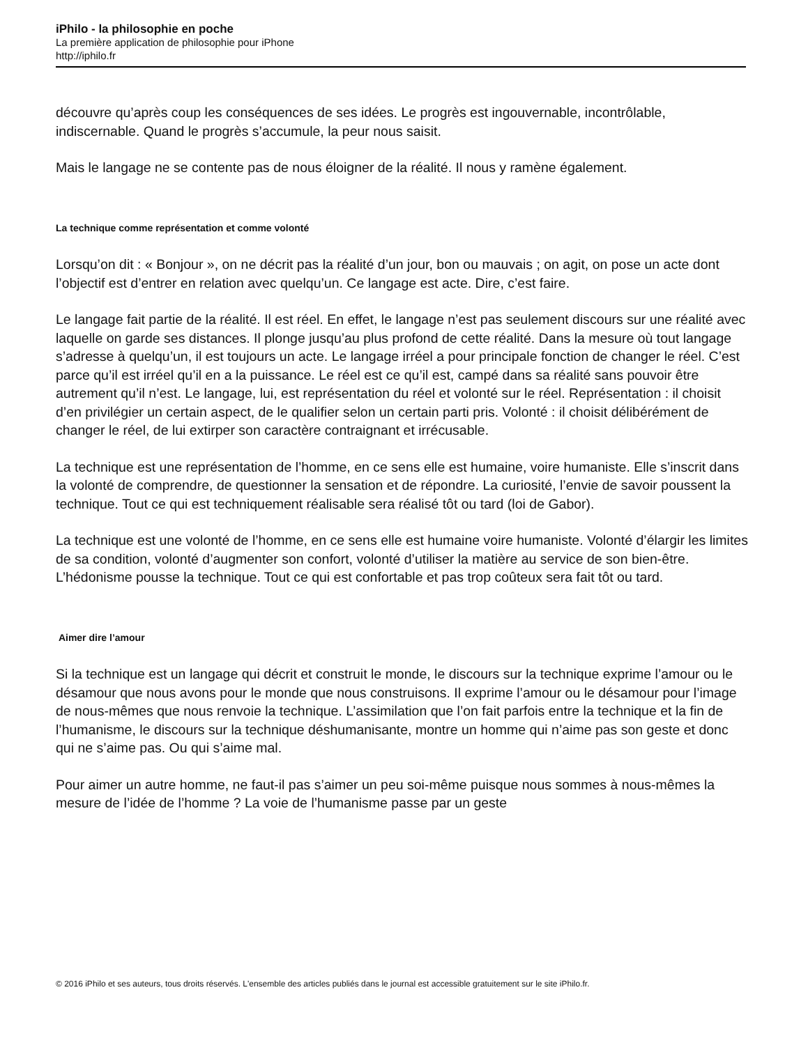iPhilo - la philosophie en poche
La première application de philosophie pour iPhone
http://iphilo.fr
découvre qu’après coup les conséquences de ses idées. Le progrès est ingouvernable, incontrôlable, indiscernable. Quand le progrès s’accumule, la peur nous saisit.
Mais le langage ne se contente pas de nous éloigner de la réalité. Il nous y ramène également.
La technique comme représentation et comme volonté
Lorsqu’on dit : « Bonjour », on ne décrit pas la réalité d’un jour, bon ou mauvais ; on agit, on pose un acte dont l’objectif est d’entrer en relation avec quelqu’un. Ce langage est acte. Dire, c’est faire.
Le langage fait partie de la réalité. Il est réel. En effet, le langage n’est pas seulement discours sur une réalité avec laquelle on garde ses distances. Il plonge jusqu’au plus profond de cette réalité. Dans la mesure où tout langage s’adresse à quelqu’un, il est toujours un acte. Le langage irréel a pour principale fonction de changer le réel. C’est parce qu’il est irréel qu’il en a la puissance. Le réel est ce qu’il est, campé dans sa réalité sans pouvoir être autrement qu’il n’est. Le langage, lui, est représentation du réel et volonté sur le réel. Représentation : il choisit d’en privilégier un certain aspect, de le qualifier selon un certain parti pris. Volonté : il choisit délibérément de changer le réel, de lui extirper son caractère contraignant et irrécusable.
La technique est une représentation de l’homme, en ce sens elle est humaine, voire humaniste. Elle s’inscrit dans la volonté de comprendre, de questionner la sensation et de répondre. La curiosité, l’envie de savoir poussent la technique. Tout ce qui est techniquement réalisable sera réalisé tôt ou tard (loi de Gabor).
La technique est une volonté de l’homme, en ce sens elle est humaine voire humaniste. Volonté d’élargir les limites de sa condition, volonté d’augmenter son confort, volonté d’utiliser la matière au service de son bien-être. L’hédonisme pousse la technique. Tout ce qui est confortable et pas trop coûteux sera fait tôt ou tard.
Aimer dire l’amour
Si la technique est un langage qui décrit et construit le monde, le discours sur la technique exprime l’amour ou le désamour que nous avons pour le monde que nous construisons. Il exprime l’amour ou le désamour pour l’image de nous-mêmes que nous renvoie la technique. L’assimilation que l’on fait parfois entre la technique et la fin de l’humanisme, le discours sur la technique déshumanisante, montre un homme qui n’aime pas son geste et donc qui ne s’aime pas. Ou qui s’aime mal.
Pour aimer un autre homme, ne faut-il pas s’aimer un peu soi-même puisque nous sommes à nous-mêmes la mesure de l’idée de l’homme ? La voie de l’humanisme passe par un geste
© 2016 iPhilo et ses auteurs, tous droits réservés. L'ensemble des articles publiés dans le journal est accessible gratuitement sur le site iPhilo.fr.